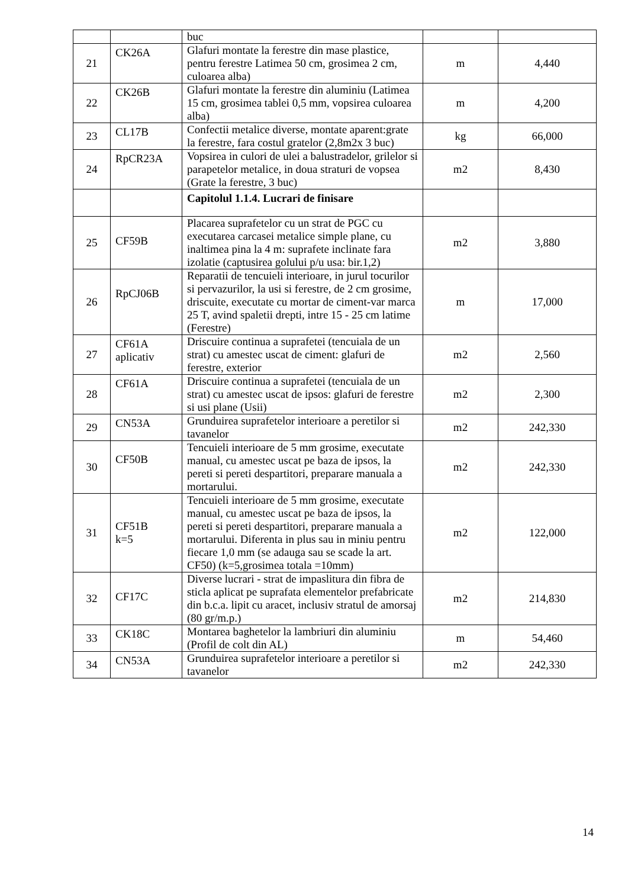| | | buc | | |
| 21 | CK26A | Glafuri montate la ferestre din mase plastice, pentru ferestre Latimea 50 cm, grosimea 2 cm, culoarea alba) | m | 4,440 |
| 22 | CK26B | Glafuri montate la ferestre din aluminiu (Latimea 15 cm, grosimea tablei 0,5 mm, vopsirea culoarea alba) | m | 4,200 |
| 23 | CL17B | Confectii metalice diverse, montate aparent:grate la ferestre, fara costul gratelor (2,8m2x 3 buc) | kg | 66,000 |
| 24 | RpCR23A | Vopsirea in culori de ulei a balustradelor, grilelor si parapetelor metalice, in doua straturi de vopsea (Grate la ferestre, 3 buc) | m2 | 8,430 |
| | | Capitolul 1.1.4. Lucrari de finisare | | |
| 25 | CF59B | Placarea suprafetelor cu un strat de PGC cu executarea carcasei metalice simple plane, cu inaltimea pina la 4 m: suprafete inclinate fara izolatie (captusirea golului p/u usa: bir.1,2) | m2 | 3,880 |
| 26 | RpCJ06B | Reparatii de tencuieli interioare, in jurul tocurilor si pervazurilor, la usi si ferestre, de 2 cm grosime, driscuite, executate cu mortar de ciment-var marca 25 T, avind spaletii drepti, intre 15 - 25 cm latime (Ferestre) | m | 17,000 |
| 27 | CF61A aplicativ | Driscuire continua a suprafetei (tencuiala de un strat) cu amestec uscat de ciment: glafuri de ferestre, exterior | m2 | 2,560 |
| 28 | CF61A | Driscuire continua a suprafetei (tencuiala de un strat) cu amestec uscat de ipsos: glafuri de ferestre si usi plane (Usii) | m2 | 2,300 |
| 29 | CN53A | Grunduirea suprafetelor interioare a peretilor si tavanelor | m2 | 242,330 |
| 30 | CF50B | Tencuieli interioare de 5 mm grosime, executate manual, cu amestec uscat pe baza de ipsos, la pereti si pereti despartitori, preparare manuala a mortarului. | m2 | 242,330 |
| 31 | CF51B k=5 | Tencuieli interioare de 5 mm grosime, executate manual, cu amestec uscat pe baza de ipsos, la pereti si pereti despartitori, preparare manuala a mortarului. Diferenta in plus sau in miniu pentru fiecare 1,0 mm (se adauga sau se scade la art. CF50) (k=5,grosimea totala =10mm) | m2 | 122,000 |
| 32 | CF17C | Diverse lucrari - strat de impaslitura din fibra de sticla aplicat pe suprafata elementelor prefabricate din b.c.a. lipit cu aracet, inclusiv stratul de amorsaj (80 gr/m.p.) | m2 | 214,830 |
| 33 | CK18C | Montarea baghetelor la lambriuri din aluminiu (Profil de colt din AL) | m | 54,460 |
| 34 | CN53A | Grunduirea suprafetelor interioare a peretilor si tavanelor | m2 | 242,330 |
14